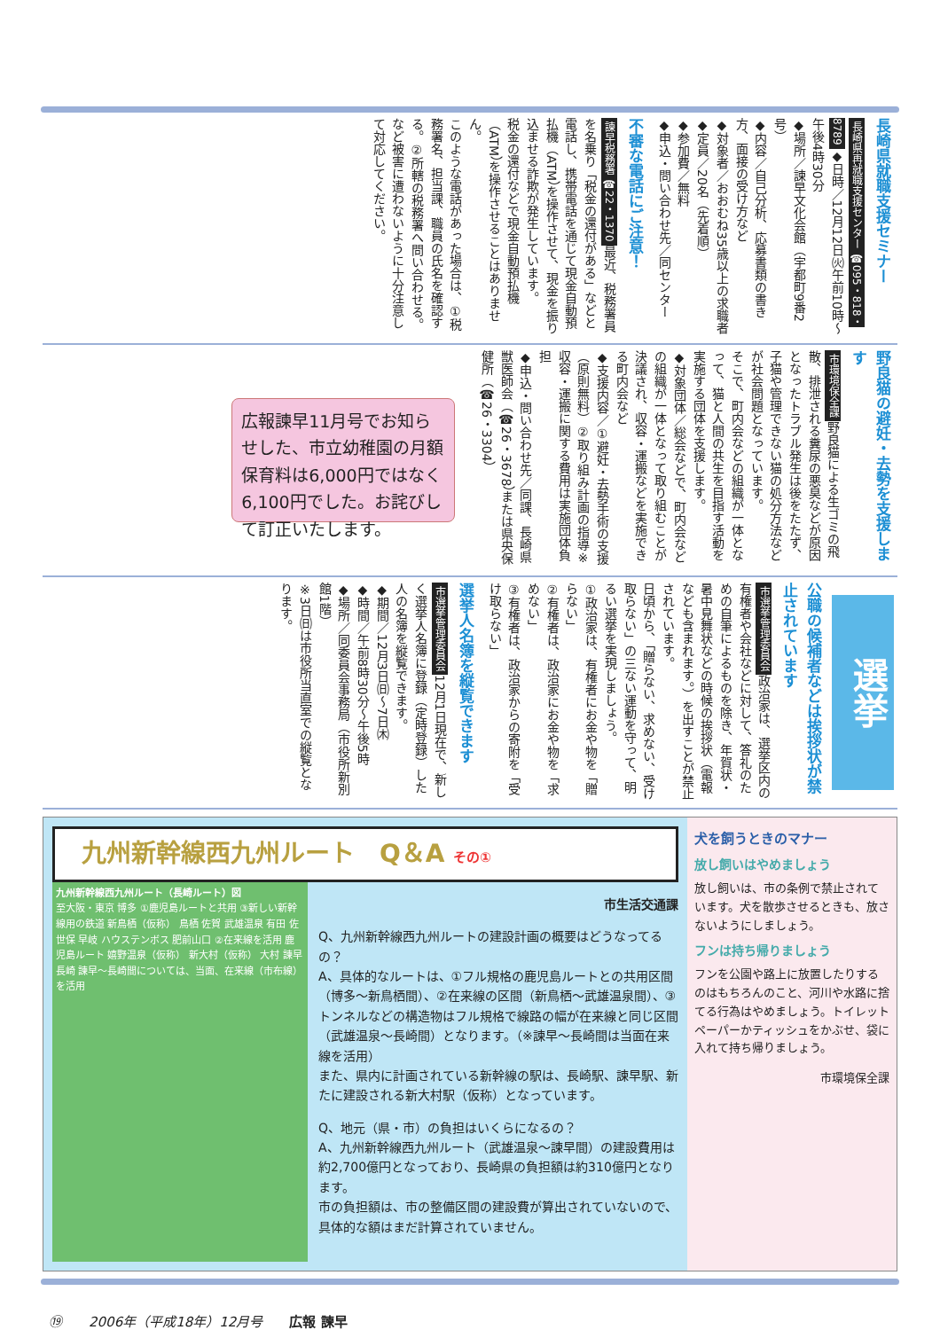長崎県就職支援セミナー
長崎県再就職支援センター ☎095・818・8789 ◆日時／12月12日㈫午前10時～午後4時30分
◆場所／諫早文化会館（宇都町9番2号）
◆内容／自己分析、応募書類の書き方、面接の受け方など
◆対象者／おおむね35歳以上の求職者
◆定員／20名（先着順）
◆参加費／無料
◆申込・問い合わせ先／同センター
不審な電話にご注意！
諫早税務署 ☎22・1370 最近、税務署員を名乗り「税金の還付がある」などと電話し、携帯電話を通じて現金自動預払機（ATM）を操作させて、現金を振り込ませる詐欺が発生しています。
税金の還付などで現金自動預払機（ATM）を操作させることはありません。
このような電話があった場合は、①税務署名、担当課、職員の氏名を確認する。②所轄の税務署へ問い合わせる。など被害に遭わないように十分注意して対応してください。
野良猫の避妊・去勢を支援します
市環境保全課 野良猫による生ゴミの飛散、排泄される糞尿の悪臭などが原因となったトラブル発生は後をたたず、子猫や管理できない猫の処分方法などが社会問題となっています。
そこで、町内会などの組織が一体となって、猫と人間の共生を目指す活動を実施する団体を支援します。
◆対象団体／総会などで、町内会などの組織が一体となって取り組むことが決議され、収容・運搬などを実施できる町内会など
◆支援内容／①避妊・去勢手術の支援（原則無料）②取り組み計画の指導※収容・運搬に関する費用は実施団体負担
◆申込・問い合わせ先／同課、長崎県獣医師会（☎26・3678）または県央保健所（☎26・3304）
広報諫早11月号でお知らせした、市立幼稚園の月額保育料は6,000円ではなく6,100円でした。お詫びして訂正いたします。
選挙
公職の候補者などは挨拶状が禁止されています
市選挙管理委員会 政治家は、選挙区内の有権者や会社などに対して、答礼のための自筆によるものを除き、年賀状・暑中見舞状などの時候の挨拶状（電報なども含まれます。）を出すことが禁止されています。
日頃から、「贈らない、求めない、受け取らない」の三ない運動を守って、明るい選挙を実現しましょう。
①政治家は、有権者にお金や物を「贈らない」
②有権者は、政治家にお金や物を「求めない」
③有権者は、政治家からの寄附を「受け取らない」
選挙人名簿を縦覧できます
市選挙管理委員会 12月1日現在で、新しく選挙人名簿に登録（定時登録）した人の名簿を縦覧できます。
◆期間／12月3日㈰～7日㈭
◆時間／午前8時30分～午後5時
◆場所／同委員会事務局（市役所新別館1階）
※3日㈰は市役所当直室での縦覧となります。
九州新幹線西九州ルート　Q＆A その①
九州新幹線西九州ルート（長崎ルート）図
至大阪・東京 博多 ①鹿児島ルートと共用 ③新しい新幹線用の鉄道 新鳥栖（仮称） 鳥栖 佐賀 武雄温泉 有田 佐世保 早岐 ハウステンボス 肥前山口 ②在来線を活用 鹿児島ルート 嬉野温泉（仮称） 新大村（仮称） 大村 諫早 長崎 諫早～長崎間については、当面、在来線（市布線）を活用
市生活交通課
Q、九州新幹線西九州ルートの建設計画の概要はどうなってるの？
A、具体的なルートは、①フル規格の鹿児島ルートとの共用区間（博多～新鳥栖間）、②在来線の区間（新鳥栖～武雄温泉間）、③トンネルなどの構造物はフル規格で線路の幅が在来線と同じ区間（武雄温泉～長崎間）となります。（※諫早～長崎間は当面在来線を活用）
また、県内に計画されている新幹線の駅は、長崎駅、諫早駅、新たに建設される新大村駅（仮称）となっています。
Q、地元（県・市）の負担はいくらになるの？
A、九州新幹線西九州ルート（武雄温泉～諫早間）の建設費用は約2,700億円となっており、長崎県の負担額は約310億円となります。
市の負担額は、市の整備区間の建設費が算出されていないので、具体的な額はまだ計算されていません。
犬を飼うときのマナー
放し飼いはやめましょう
放し飼いは、市の条例で禁止されています。犬を散歩させるときも、放さないようにしましょう。
フンは持ち帰りましょう
フンを公園や路上に放置したりするのはもちろんのこと、河川や水路に捨てる行為はやめましょう。トイレットペーパーかティッシュをかぶせ、袋に入れて持ち帰りましょう。
市環境保全課
⑲　　2006年（平成18年）12月号　　広報 諫早